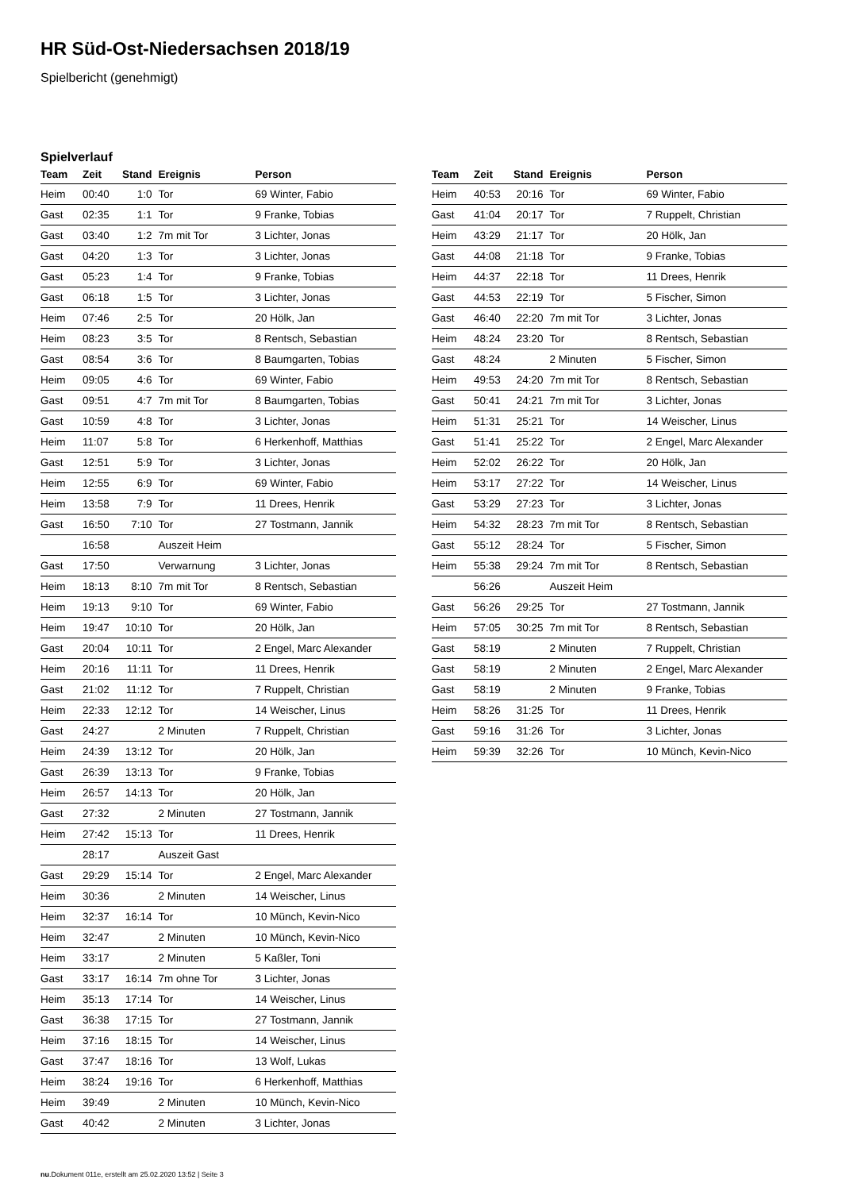HR Süd-Ost-Niedersachsen 2018/19
Spielbericht (genehmigt)
Spielverlauf
| Team | Zeit | Stand | Ereignis | Person |
| --- | --- | --- | --- | --- |
| Heim | 00:40 | 1:0 | Tor | 69 Winter, Fabio |
| Gast | 02:35 | 1:1 | Tor | 9 Franke, Tobias |
| Gast | 03:40 | 1:2 | 7m mit Tor | 3 Lichter, Jonas |
| Gast | 04:20 | 1:3 | Tor | 3 Lichter, Jonas |
| Gast | 05:23 | 1:4 | Tor | 9 Franke, Tobias |
| Gast | 06:18 | 1:5 | Tor | 3 Lichter, Jonas |
| Heim | 07:46 | 2:5 | Tor | 20 Hölk, Jan |
| Heim | 08:23 | 3:5 | Tor | 8 Rentsch, Sebastian |
| Gast | 08:54 | 3:6 | Tor | 8 Baumgarten, Tobias |
| Heim | 09:05 | 4:6 | Tor | 69 Winter, Fabio |
| Gast | 09:51 | 4:7 | 7m mit Tor | 8 Baumgarten, Tobias |
| Gast | 10:59 | 4:8 | Tor | 3 Lichter, Jonas |
| Heim | 11:07 | 5:8 | Tor | 6 Herkenhoff, Matthias |
| Gast | 12:51 | 5:9 | Tor | 3 Lichter, Jonas |
| Heim | 12:55 | 6:9 | Tor | 69 Winter, Fabio |
| Heim | 13:58 | 7:9 | Tor | 11 Drees, Henrik |
| Gast | 16:50 | 7:10 | Tor | 27 Tostmann, Jannik |
| | 16:58 | | Auszeit Heim | |
| Gast | 17:50 | | Verwarnung | 3 Lichter, Jonas |
| Heim | 18:13 | 8:10 | 7m mit Tor | 8 Rentsch, Sebastian |
| Heim | 19:13 | 9:10 | Tor | 69 Winter, Fabio |
| Heim | 19:47 | 10:10 | Tor | 20 Hölk, Jan |
| Gast | 20:04 | 10:11 | Tor | 2 Engel, Marc Alexander |
| Heim | 20:16 | 11:11 | Tor | 11 Drees, Henrik |
| Gast | 21:02 | 11:12 | Tor | 7 Ruppelt, Christian |
| Heim | 22:33 | 12:12 | Tor | 14 Weischer, Linus |
| Gast | 24:27 | | 2 Minuten | 7 Ruppelt, Christian |
| Heim | 24:39 | 13:12 | Tor | 20 Hölk, Jan |
| Gast | 26:39 | 13:13 | Tor | 9 Franke, Tobias |
| Heim | 26:57 | 14:13 | Tor | 20 Hölk, Jan |
| Gast | 27:32 | | 2 Minuten | 27 Tostmann, Jannik |
| Heim | 27:42 | 15:13 | Tor | 11 Drees, Henrik |
| | 28:17 | | Auszeit Gast | |
| Gast | 29:29 | 15:14 | Tor | 2 Engel, Marc Alexander |
| Heim | 30:36 | | 2 Minuten | 14 Weischer, Linus |
| Heim | 32:37 | 16:14 | Tor | 10 Münch, Kevin-Nico |
| Heim | 32:47 | | 2 Minuten | 10 Münch, Kevin-Nico |
| Heim | 33:17 | | 2 Minuten | 5 Kaßler, Toni |
| Gast | 33:17 | 16:14 | 7m ohne Tor | 3 Lichter, Jonas |
| Heim | 35:13 | 17:14 | Tor | 14 Weischer, Linus |
| Gast | 36:38 | 17:15 | Tor | 27 Tostmann, Jannik |
| Heim | 37:16 | 18:15 | Tor | 14 Weischer, Linus |
| Gast | 37:47 | 18:16 | Tor | 13 Wolf, Lukas |
| Heim | 38:24 | 19:16 | Tor | 6 Herkenhoff, Matthias |
| Heim | 39:49 | | 2 Minuten | 10 Münch, Kevin-Nico |
| Gast | 40:42 | | 2 Minuten | 3 Lichter, Jonas |
| Team | Zeit | Stand | Ereignis | Person |
| --- | --- | --- | --- | --- |
| Heim | 40:53 | 20:16 | Tor | 69 Winter, Fabio |
| Gast | 41:04 | 20:17 | Tor | 7 Ruppelt, Christian |
| Heim | 43:29 | 21:17 | Tor | 20 Hölk, Jan |
| Gast | 44:08 | 21:18 | Tor | 9 Franke, Tobias |
| Heim | 44:37 | 22:18 | Tor | 11 Drees, Henrik |
| Gast | 44:53 | 22:19 | Tor | 5 Fischer, Simon |
| Gast | 46:40 | 22:20 | 7m mit Tor | 3 Lichter, Jonas |
| Heim | 48:24 | 23:20 | Tor | 8 Rentsch, Sebastian |
| Gast | 48:24 | | 2 Minuten | 5 Fischer, Simon |
| Heim | 49:53 | 24:20 | 7m mit Tor | 8 Rentsch, Sebastian |
| Gast | 50:41 | 24:21 | 7m mit Tor | 3 Lichter, Jonas |
| Heim | 51:31 | 25:21 | Tor | 14 Weischer, Linus |
| Gast | 51:41 | 25:22 | Tor | 2 Engel, Marc Alexander |
| Heim | 52:02 | 26:22 | Tor | 20 Hölk, Jan |
| Heim | 53:17 | 27:22 | Tor | 14 Weischer, Linus |
| Gast | 53:29 | 27:23 | Tor | 3 Lichter, Jonas |
| Heim | 54:32 | 28:23 | 7m mit Tor | 8 Rentsch, Sebastian |
| Gast | 55:12 | 28:24 | Tor | 5 Fischer, Simon |
| Heim | 55:38 | 29:24 | 7m mit Tor | 8 Rentsch, Sebastian |
| | 56:26 | | Auszeit Heim | |
| Gast | 56:26 | 29:25 | Tor | 27 Tostmann, Jannik |
| Heim | 57:05 | 30:25 | 7m mit Tor | 8 Rentsch, Sebastian |
| Gast | 58:19 | | 2 Minuten | 7 Ruppelt, Christian |
| Gast | 58:19 | | 2 Minuten | 2 Engel, Marc Alexander |
| Gast | 58:19 | | 2 Minuten | 9 Franke, Tobias |
| Heim | 58:26 | 31:25 | Tor | 11 Drees, Henrik |
| Gast | 59:16 | 31:26 | Tor | 3 Lichter, Jonas |
| Heim | 59:39 | 32:26 | Tor | 10 Münch, Kevin-Nico |
nu.Dokument 011e, erstellt am 25.02.2020 13:52 | Seite 3